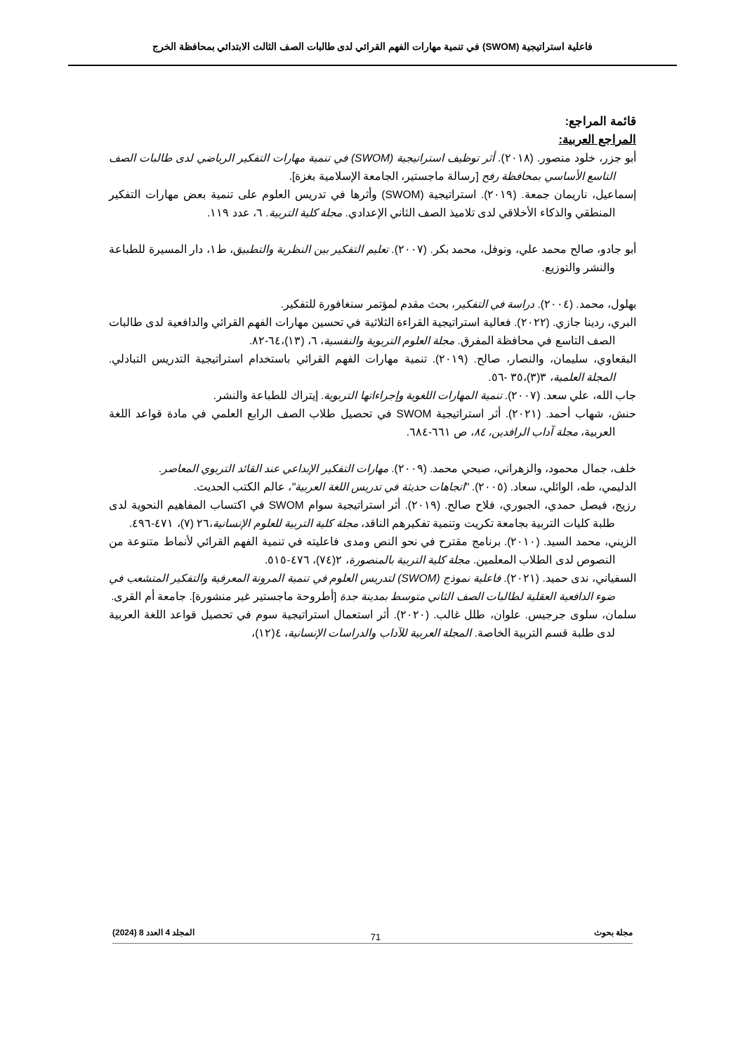فاعلية استراتيجية (SWOM) في تنمية مهارات الفهم القرائي لدى طالبات الصف الثالث الابتدائي بمحافظة الخرج
قائمة المراجع:
المراجع العربية:
أبو جزر، خلود منصور. (٢٠١٨). أثر توظيف استراتيجية (SWOM) في تنمية مهارات التفكير الرياضي لدى طالبات الصف التاسع الأساسي بمحافظة رفح [رسالة ماجستير، الجامعة الإسلامية بغزة].
إسماعيل، ناريمان جمعة. (٢٠١٩). استراتيجية (SWOM) وأثرها في تدريس العلوم على تنمية بعض مهارات التفكير المنطقي والذكاء الأخلاقي لدى تلاميذ الصف الثاني الإعدادي. مجلة كلية التربية. ٦، عدد ١١٩.
أبو جادو، صالح محمد علي، ونوفل، محمد بكر. (٢٠٠٧). تعليم التفكير بين النظرية والتطبيق، ط١، دار المسيرة للطباعة والنشر والتوزيع.
بهلول، محمد. (٢٠٠٤). دراسة في التفكير، بحث مقدم لمؤتمر سنغافورة للتفكير.
البري، ردينا جازي. (٢٠٢٢). فعالية استراتيجية القراءة الثلاثية في تحسين مهارات الفهم القرائي والدافعية لدى طالبات الصف التاسع في محافظة المفرق. مجلة العلوم التربوية والنفسية، ٦، (١٣)،٦٤-٨٢.
البقعاوي، سليمان، والنصار، صالح. (٢٠١٩). تنمية مهارات الفهم القرائي باستخدام استراتيجية التدريس التبادلي. المجلة العلمية، ٣(٣)،٣٥ -٥٦.
جاب الله، علي سعد. (٢٠٠٧). تنمية المهارات اللغوية وإجراءاتها التربوية. إيتراك للطباعة والنشر.
حنش، شهاب أحمد. (٢٠٢١). أثر استراتيجية SWOM في تحصيل طلاب الصف الرابع العلمي في مادة قواعد اللغة العربية، مجلة آداب الرافدين، ٨٤، ص ٦٦١-٦٨٤.
خلف، جمال محمود، والزهراني، صبحي محمد. (٢٠٠٩). مهارات التفكير الإبداعي عند القائد التربوي المعاصر.
الدليمي، طه، الوائلي، سعاد. (٢٠٠٥). "اتجاهات حديثة في تدريس اللغة العربية"، عالم الكتب الحديث.
رزيج، فيصل حمدي، الجبوري، فلاح صالح. (٢٠١٩). أثر استراتيجية سوام SWOM في اكتساب المفاهيم النحوية لدى طلبة كليات التربية بجامعة تكريت وتنمية تفكيرهم الناقد، مجلة كلية التربية للعلوم الإنسانية،٢٦ (٧)، ٤٧١-٤٩٦.
الزيني، محمد السيد. (٢٠١٠). برنامج مقترح في نحو النص ومدى فاعليته في تنمية الفهم القرائي لأنماط متنوعة من النصوص لدى الطلاب المعلمين. مجلة كلية التربية بالمنصورة، ٢(٧٤)، ٤٧٦-٥١٥.
السفياني، ندى حميد. (٢٠٢١). فاعلية نموذج (SWOM) لتدريس العلوم في تنمية المرونة المعرفية والتفكير المتشعب في ضوء الدافعية العقلية لطالبات الصف الثاني متوسط بمدينة جدة [أطروحة ماجستير غير منشورة]. جامعة أم القرى.
سلمان، سلوى جرجيس. علوان، طلل غالب. (٢٠٢٠). أثر استعمال استراتيجية سوم في تحصيل قواعد اللغة العربية لدى طلبة قسم التربية الخاصة. المجلة العربية للآداب والدراسات الإنسانية، ٤(١٢)،
مجلة بحوث المجلد 4 العدد 8 (2024)
71